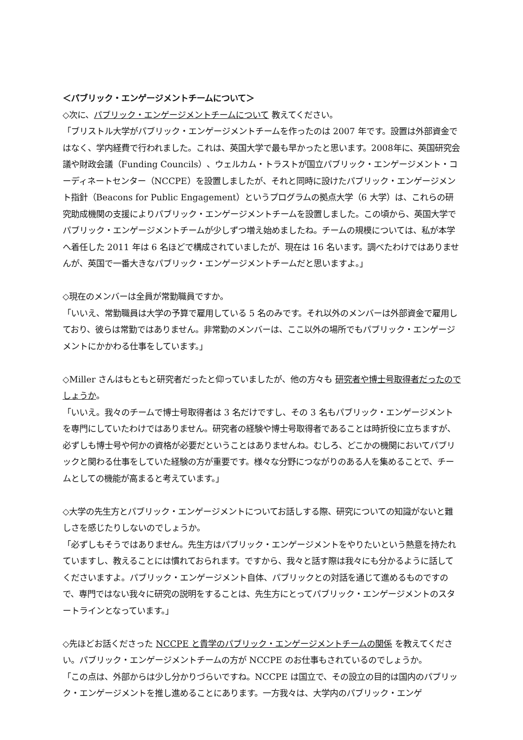＜パブリック・エンゲージメントチームについて＞
◇次に、パブリック・エンゲージメントチームについて 教えてください。
「ブリストル大学がパブリック・エンゲージメントチームを作ったのは 2007 年です。設置は外部資金ではなく、学内経費で行われました。これは、英国大学で最も早かったと思います。2008年に、英国研究会議や財政会議（Funding Councils）、ウェルカム・トラストが国立パブリック・エンゲージメント・コーディネートセンター（NCCPE）を設置しましたが、それと同時に設けたパブリック・エンゲージメント指針（Beacons for Public Engagement）というプログラムの拠点大学（6 大学）は、これらの研究助成機関の支援によりパブリック・エンゲージメントチームを設置しました。この頃から、英国大学でパブリック・エンゲージメントチームが少しずつ増え始めましたね。チームの規模については、私が本学へ着任した 2011 年は 6 名ほどで構成されていましたが、現在は 16 名います。調べたわけではありませんが、英国で一番大きなパブリック・エンゲージメントチームだと思いますよ。」
◇現在のメンバーは全員が常勤職員ですか。
「いいえ、常勤職員は大学の予算で雇用している 5 名のみです。それ以外のメンバーは外部資金で雇用しており、彼らは常勤ではありません。非常勤のメンバーは、ここ以外の場所でもパブリック・エンゲージメントにかかわる仕事をしています。」
◇Miller さんはもともと研究者だったと仰っていましたが、他の方々も 研究者や博士号取得者だったのでしょうか。
「いいえ。我々のチームで博士号取得者は 3 名だけですし、その 3 名もパブリック・エンゲージメントを専門にしていたわけではありません。研究者の経験や博士号取得者であることは時折役に立ちますが、必ずしも博士号や何かの資格が必要だということはありませんね。むしろ、どこかの機関においてパブリックと関わる仕事をしていた経験の方が重要です。様々な分野につながりのある人を集めることで、チームとしての機能が高まると考えています。」
◇大学の先生方とパブリック・エンゲージメントについてお話しする際、研究についての知識がないと難しさを感じたりしないのでしょうか。
「必ずしもそうではありません。先生方はパブリック・エンゲージメントをやりたいという熱意を持たれていますし、教えることには慣れておられます。ですから、我々と話す際は我々にも分かるように話してくださいますよ。パブリック・エンゲージメント自体、パブリックとの対話を通じて進めるものですので、専門ではない我々に研究の説明をすることは、先生方にとってパブリック・エンゲージメントのスタートラインとなっています。」
◇先ほどお話くださった NCCPE と貴学のパブリック・エンゲージメントチームの関係 を教えてください。パブリック・エンゲージメントチームの方が NCCPE のお仕事もされているのでしょうか。
「この点は、外部からは少し分かりづらいですね。NCCPE は国立で、その設立の目的は国内のパブリック・エンゲージメントを推し進めることにあります。一方我々は、大学内のパブリック・エンゲ